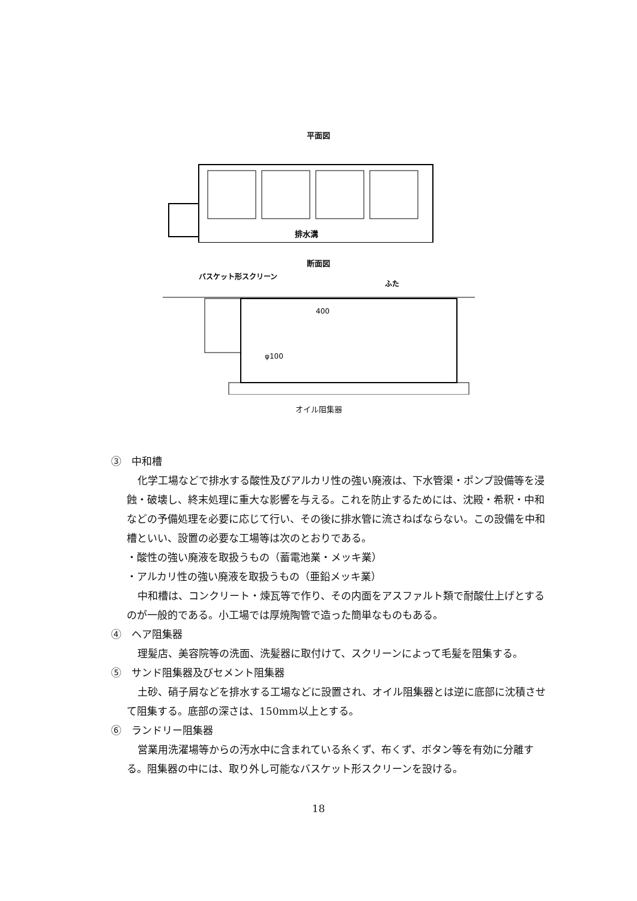平面図
排水溝
断面図
バスケット形スクリーン
ふた
400
φ100
オイル阻集器
③　中和槽
化学工場などで排水する酸性及びアルカリ性の強い廃液は、下水管渠・ポンプ設備等を浸蝕・破壊し、終末処理に重大な影響を与える。これを防止するためには、沈殿・希釈・中和などの予備処理を必要に応じて行い、その後に排水管に流さねばならない。この設備を中和槽といい、設置の必要な工場等は次のとおりである。
・酸性の強い廃液を取扱うもの（蓄電池業・メッキ業）
・アルカリ性の強い廃液を取扱うもの（亜鉛メッキ業）
中和槽は、コンクリート・煉瓦等で作り、その内面をアスファルト類で耐酸仕上げとするのが一般的である。小工場では厚焼陶管で造った簡単なものもある。
④　ヘア阻集器
理髪店、美容院等の洗面、洗髪器に取付けて、スクリーンによって毛髪を阻集する。
⑤　サンド阻集器及びセメント阻集器
土砂、硝子屑などを排水する工場などに設置され、オイル阻集器とは逆に底部に沈積させて阻集する。底部の深さは、150mm以上とする。
⑥　ランドリー阻集器
営業用洗濯場等からの汚水中に含まれている糸くず、布くず、ボタン等を有効に分離する。阻集器の中には、取り外し可能なバスケット形スクリーンを設ける。
18